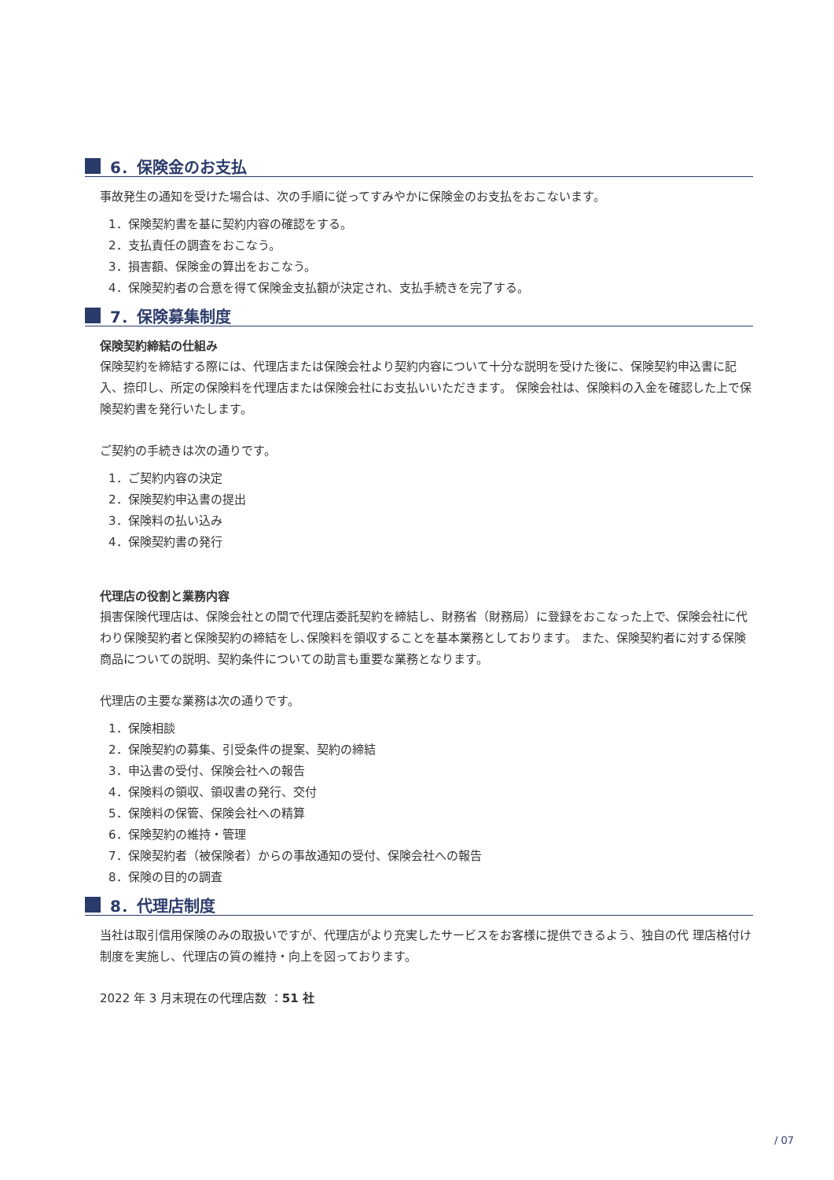6．保険金のお支払
事故発生の通知を受けた場合は、次の手順に従ってすみやかに保険金のお支払をおこないます。
1．保険契約書を基に契約内容の確認をする。
2．支払責任の調査をおこなう。
3．損害額、保険金の算出をおこなう。
4．保険契約者の合意を得て保険金支払額が決定され、支払手続きを完了する。
7．保険募集制度
保険契約締結の仕組み
保険契約を締結する際には、代理店または保険会社より契約内容について十分な説明を受けた後に、保険契約申込書に記入、捺印し、所定の保険料を代理店または保険会社にお支払いいただきます。 保険会社は、保険料の入金を確認した上で保険契約書を発行いたします。
ご契約の手続きは次の通りです。
1．ご契約内容の決定
2．保険契約申込書の提出
3．保険料の払い込み
4．保険契約書の発行
代理店の役割と業務内容
損害保険代理店は、保険会社との間で代理店委託契約を締結し、財務省（財務局）に登録をおこなった上で、保険会社に代わり保険契約者と保険契約の締結をし､保険料を領収することを基本業務としております。 また、保険契約者に対する保険商品についての説明、契約条件についての助言も重要な業務となります。
代理店の主要な業務は次の通りです。
1．保険相談
2．保険契約の募集、引受条件の提案、契約の締結
3．申込書の受付、保険会社への報告
4．保険料の領収、領収書の発行、交付
5．保険料の保管、保険会社への精算
6．保険契約の維持・管理
7．保険契約者（被保険者）からの事故通知の受付、保険会社への報告
8．保険の目的の調査
8．代理店制度
当社は取引信用保険のみの取扱いですが、代理店がより充実したサービスをお客様に提供できるよう、独自の代 理店格付け制度を実施し、代理店の質の維持・向上を図っております。
2022 年 3 月末現在の代理店数 ：51 社
/ 07